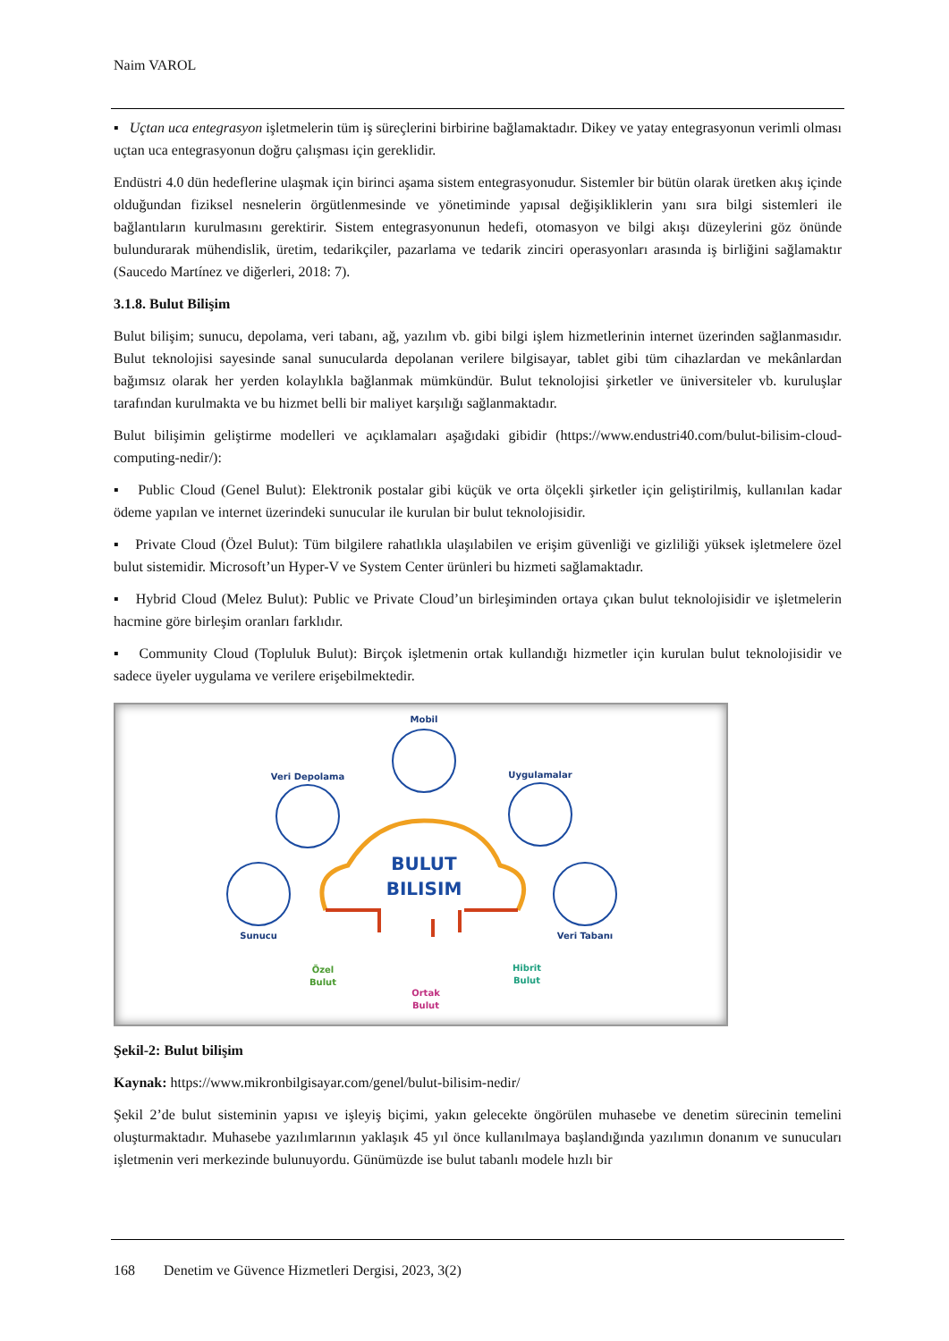Naim VAROL
▪ Uçtan uca entegrasyon işletmelerin tüm iş süreçlerini birbirine bağlamaktadır. Dikey ve yatay entegrasyonun verimli olması uçtan uca entegrasyonun doğru çalışması için gereklidir.
Endüstri 4.0 dün hedeflerine ulaşmak için birinci aşama sistem entegrasyonudur. Sistemler bir bütün olarak üretken akış içinde olduğundan fiziksel nesnelerin örgütlenmesinde ve yönetiminde yapısal değişikliklerin yanı sıra bilgi sistemleri ile bağlantıların kurulmasını gerektirir. Sistem entegrasyonunun hedefi, otomasyon ve bilgi akışı düzeylerini göz önünde bulundurarak mühendislik, üretim, tedarikçiler, pazarlama ve tedarik zinciri operasyonları arasında iş birliğini sağlamaktır (Saucedo Martínez ve diğerleri, 2018: 7).
3.1.8. Bulut Bilişim
Bulut bilişim; sunucu, depolama, veri tabanı, ağ, yazılım vb. gibi bilgi işlem hizmetlerinin internet üzerinden sağlanmasıdır. Bulut teknolojisi sayesinde sanal sunucularda depolanan verilere bilgisayar, tablet gibi tüm cihazlardan ve mekânlardan bağımsız olarak her yerden kolaylıkla bağlanmak mümkündür. Bulut teknolojisi şirketler ve üniversiteler vb. kuruluşlar tarafından kurulmakta ve bu hizmet belli bir maliyet karşılığı sağlanmaktadır.
Bulut bilişimin geliştirme modelleri ve açıklamaları aşağıdaki gibidir (https://www.endustri40.com/bulut-bilisim-cloud-computing-nedir/):
▪ Public Cloud (Genel Bulut): Elektronik postalar gibi küçük ve orta ölçekli şirketler için geliştirilmiş, kullanılan kadar ödeme yapılan ve internet üzerindeki sunucular ile kurulan bir bulut teknolojisidir.
▪ Private Cloud (Özel Bulut): Tüm bilgilere rahatlıkla ulaşılabilen ve erişim güvenliği ve gizliliği yüksek işletmelere özel bulut sistemidir. Microsoft’un Hyper-V ve System Center ürünleri bu hizmeti sağlamaktadır.
▪ Hybrid Cloud (Melez Bulut): Public ve Private Cloud’un birleşiminden ortaya çıkan bulut teknolojisidir ve işletmelerin hacmine göre birleşim oranları farklıdır.
▪ Community Cloud (Topluluk Bulut): Birçok işletmenin ortak kullandığı hizmetler için kurulan bulut teknolojisidir ve sadece üyeler uygulama ve verilere erişebilmektedir.
BULUT
BILISIM
Mobil
Veri Depolama
Uygulamalar
Sunucu
Veri Tabanı
Özel
Bulut
Ortak
Bulut
Hibrit
Bulut
Şekil-2: Bulut bilişim
Kaynak: https://www.mikronbilgisayar.com/genel/bulut-bilisim-nedir/
Şekil 2’de bulut sisteminin yapısı ve işleyiş biçimi, yakın gelecekte öngörülen muhasebe ve denetim sürecinin temelini oluşturmaktadır. Muhasebe yazılımlarının yaklaşık 45 yıl önce kullanılmaya başlandığında yazılımın donanım ve sunucuları işletmenin veri merkezinde bulunuyordu. Günümüzde ise bulut tabanlı modele hızlı bir
168 Denetim ve Güvence Hizmetleri Dergisi, 2023, 3(2)